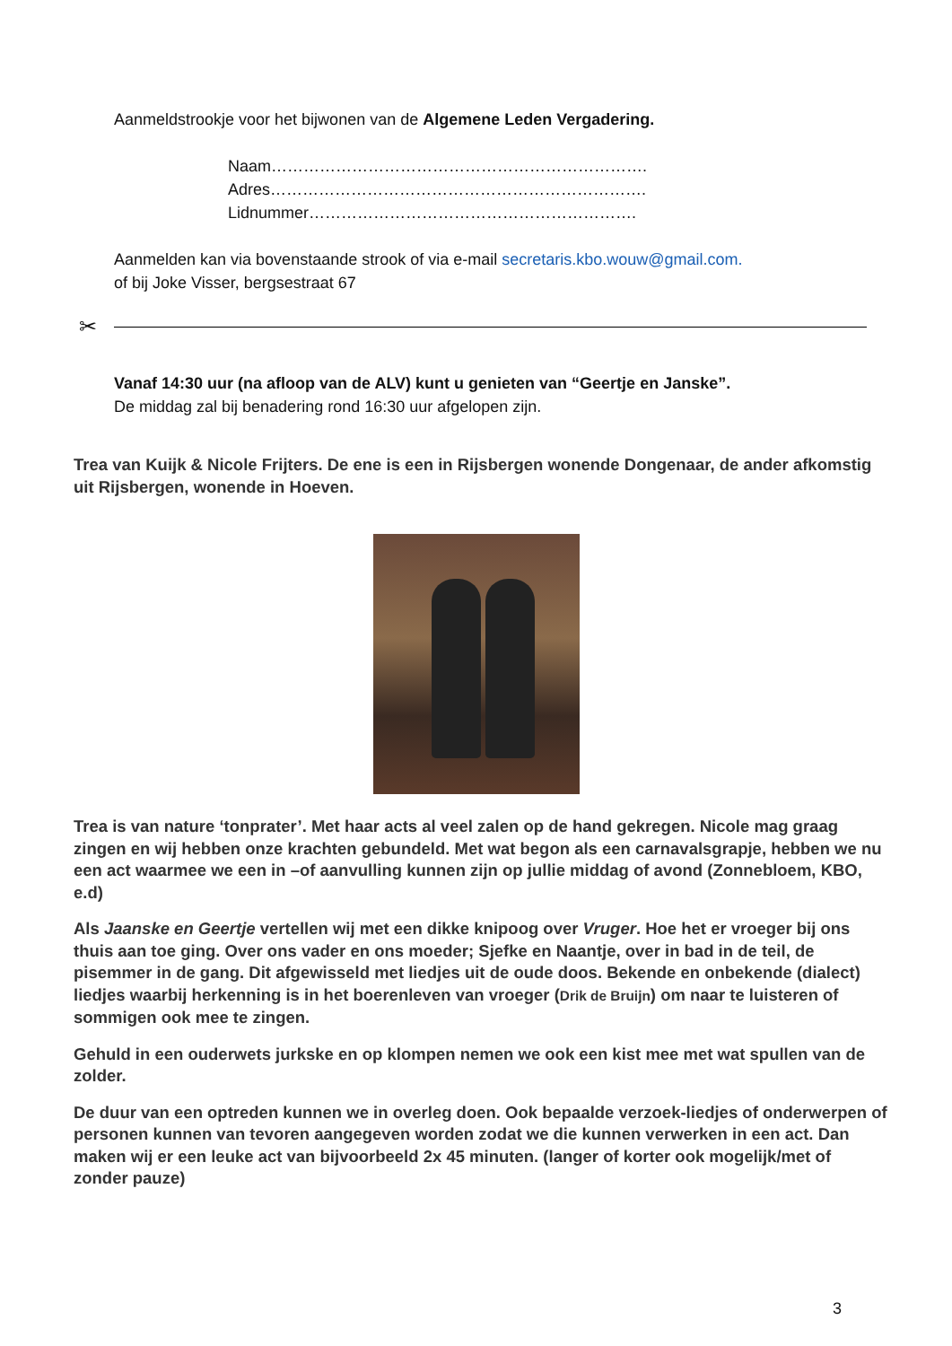Aanmeldstrookje voor het bijwonen van de Algemene Leden Vergadering.
Naam…………………………………………………………….
Adres…………………………………………………………….
Lidnummer…………………………………………………….
Aanmelden kan via bovenstaande strook of via e-mail secretaris.kbo.wouw@gmail.com.
of bij Joke Visser, bergsestraat 67
✂
Vanaf 14:30 uur (na afloop van de ALV) kunt u genieten van “Geertje en Janske”.
De middag zal bij benadering rond 16:30 uur afgelopen zijn.
Trea van Kuijk & Nicole Frijters. De ene is een in Rijsbergen wonende Dongenaar, de ander afkomstig uit Rijsbergen, wonende in Hoeven.
Trea is van nature ‘tonprater’. Met haar acts al veel zalen op de hand gekregen. Nicole mag graag zingen en wij hebben onze krachten gebundeld. Met wat begon als een carnavalsgrapje, hebben we nu een act waarmee we een in –of aanvulling kunnen zijn op jullie middag of avond (Zonnebloem, KBO, e.d)
Als Jaanske en Geertje vertellen wij met een dikke knipoog over Vruger. Hoe het er vroeger bij ons thuis aan toe ging. Over ons vader en ons moeder; Sjefke en Naantje, over in bad in de teil, de pisemmer in de gang. Dit afgewisseld met liedjes uit de oude doos. Bekende en onbekende (dialect) liedjes waarbij herkenning is in het boerenleven van vroeger (Drik de Bruijn) om naar te luisteren of sommigen ook mee te zingen.
Gehuld in een ouderwets jurkske en op klompen nemen we ook een kist mee met wat spullen van de zolder.
De duur van een optreden kunnen we in overleg doen. Ook bepaalde verzoek-liedjes of onderwerpen of personen kunnen van tevoren aangegeven worden zodat we die kunnen verwerken in een act. Dan maken wij er een leuke act van bijvoorbeeld 2x 45 minuten. (langer of korter ook mogelijk/met of zonder pauze)
3